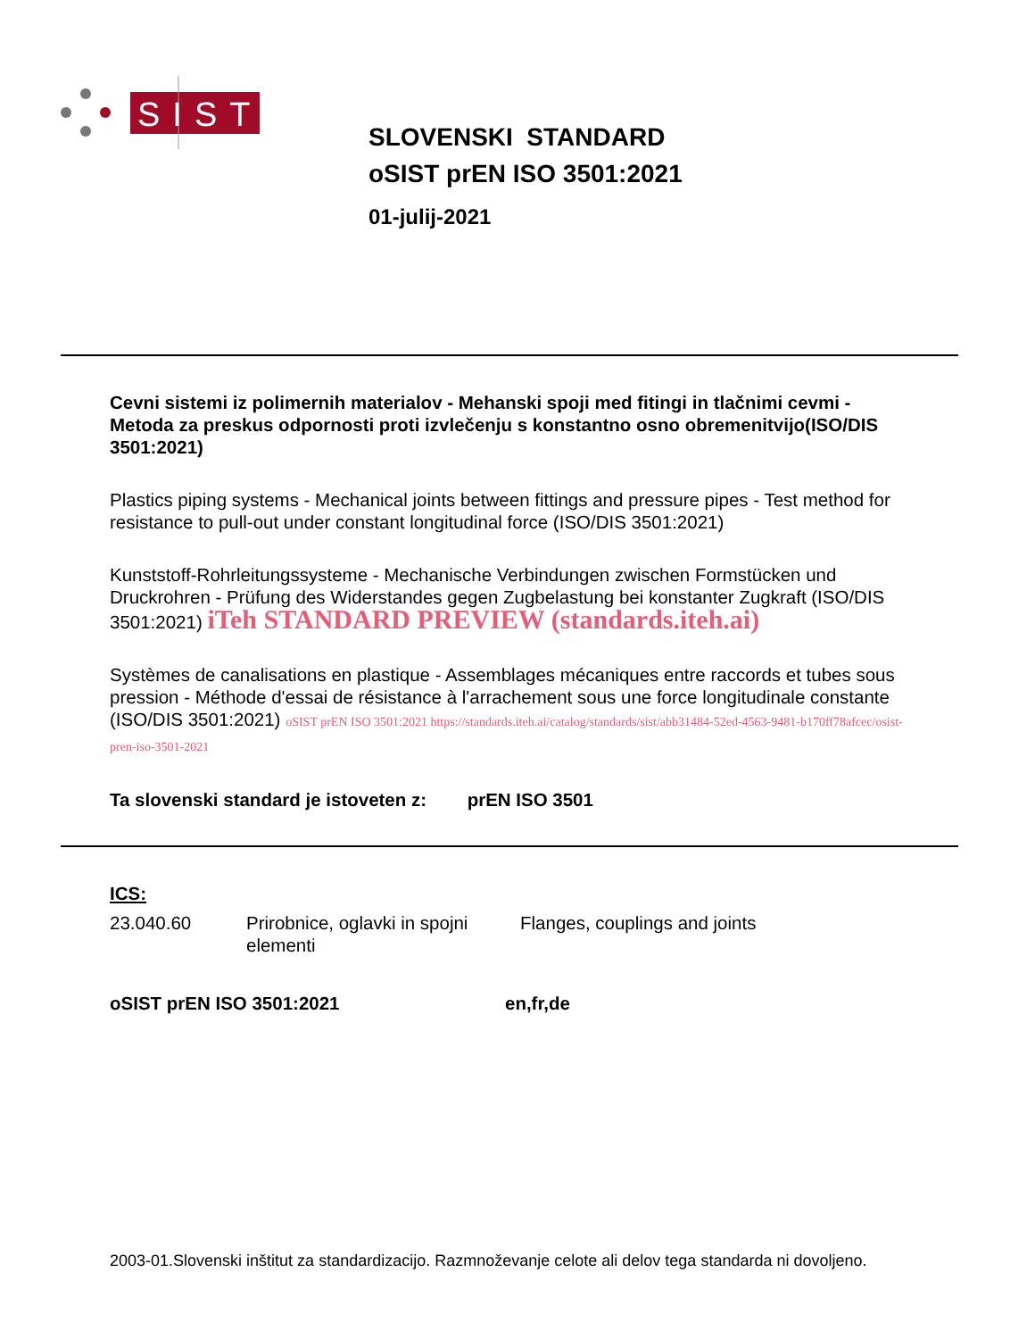SIST
SLOVENSKI STANDARD
oSIST prEN ISO 3501:2021
01-julij-2021
Cevni sistemi iz polimernih materialov - Mehanski spoji med fitingi in tlačnimi cevmi - Metoda za preskus odpornosti proti izvlečenju s konstantno osno obremenitvijo(ISO/DIS 3501:2021)
Plastics piping systems - Mechanical joints between fittings and pressure pipes - Test method for resistance to pull-out under constant longitudinal force (ISO/DIS 3501:2021)
Kunststoff-Rohrleitungssysteme - Mechanische Verbindungen zwischen Formstücken und Druckrohren - Prüfung des Widerstandes gegen Zugbelastung bei konstanter Zugkraft (ISO/DIS 3501:2021) iTeh STANDARD PREVIEW (standards.iteh.ai)
Systèmes de canalisations en plastique - Assemblages mécaniques entre raccords et tubes sous pression - Méthode d'essai de résistance à l'arrachement sous une force longitudinale constante (ISO/DIS 3501:2021) oSIST prEN ISO 3501:2021 https://standards.iteh.ai/catalog/standards/sist/abb31484-52ed-4563-9481-b170ff78afcec/osist-pren-iso-3501-2021
Ta slovenski standard je istoveten z: prEN ISO 3501
ICS:
23.040.60 Prirobnice, oglavki in spojni elementi
Flanges, couplings and joints
oSIST prEN ISO 3501:2021 en,fr,de
2003-01.Slovenski inštitut za standardizacijo. Razmnoževanje celote ali delov tega standarda ni dovoljeno.